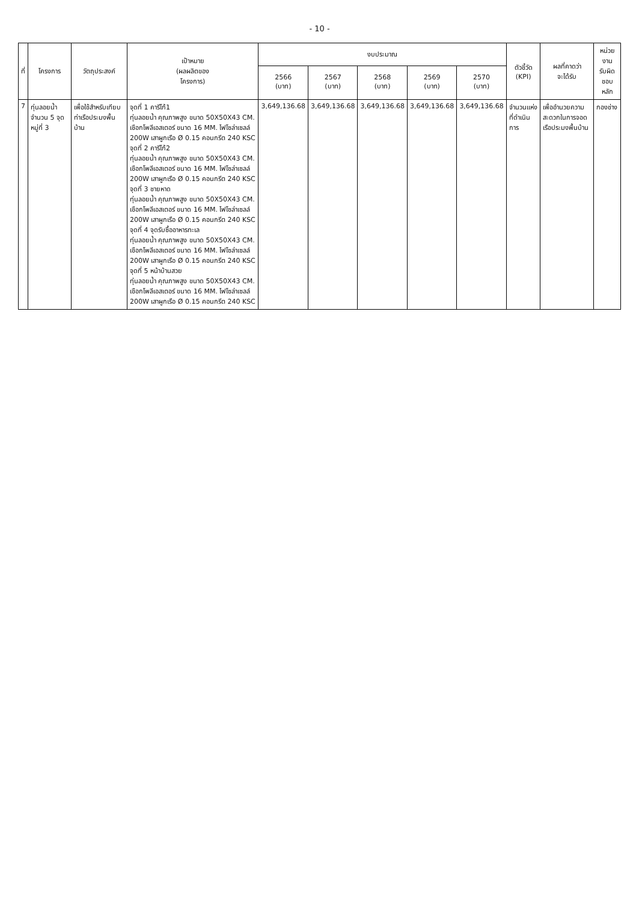- 10 -
| ที่ | โครงการ | วัตถุประสงค์ | เป้าหมาย (ผลผลิตของ โครงการ) | งบประมาณ | | | | | ตัวชี้วัด (KPI) | ผลที่คาดว่า จะได้รับ | หน่วยงาน รับผิดชอบหลัก |
| --- | --- | --- | --- | --- | --- | --- | --- | --- | --- | --- | --- |
| | | | | 2566 (บาท) | 2567 (บาท) | 2568 (บาท) | 2569 (บาท) | 2570 (บาท) | | | |
| 7 | ทุ่นลอยน้ำจำนวน 5 จุด หมู่ที่ 3 | เพื่อใช้สำหรับเทียบท่าเรือประมงพื้นบ้าน | จุดที่ 1 คารีโก้1 ทุ่นลอยน้ำ คุณภาพสูง ขนาด 50X50X43 CM. เชือกโพลีเอสเตอร์ ขนาด 16 MM. ไฟโซล่าเซลล์ 200W เสาผูกเรือ Ø 0.15 คอนกรีต 240 KSC จุดที่ 2 คารีโก้2 ทุ่นลอยน้ำ คุณภาพสูง ขนาด 50X50X43 CM. เชือกโพลีเอสเตอร์ ขนาด 16 MM. ไฟโซล่าเซลล์ 200W เสาผูกเรือ Ø 0.15 คอนกรีต 240 KSC จุดที่ 3 ชายหาด ทุ่นลอยน้ำ คุณภาพสูง ขนาด 50X50X43 CM. เชือกโพลีเอสเตอร์ ขนาด 16 MM. ไฟโซล่าเซลล์ 200W เสาผูกเรือ Ø 0.15 คอนกรีต 240 KSC จุดที่ 4 จุดรับซื้ออาหารทะเล ทุ่นลอยน้ำ คุณภาพสูง ขนาด 50X50X43 CM. เชือกโพลีเอสเตอร์ ขนาด 16 MM. ไฟโซล่าเซลล์ 200W เสาผูกเรือ Ø 0.15 คอนกรีต 240 KSC จุดที่ 5 หน้าบ้านสวย ทุ่นลอยน้ำ คุณภาพสูง ขนาด 50X50X43 CM. เชือกโพลีเอสเตอร์ ขนาด 16 MM. ไฟโซล่าเซลล์ 200W เสาผูกเรือ Ø 0.15 คอนกรีต 240 KSC | 3,649,136.68 | 3,649,136.68 | 3,649,136.68 | 3,649,136.68 | 3,649,136.68 | จำนวนแห่งที่ดำเนินการ | เพื่ออำนวยความสะดวกในการจอดเรือประมงพื้นบ้าน | กองช่าง |